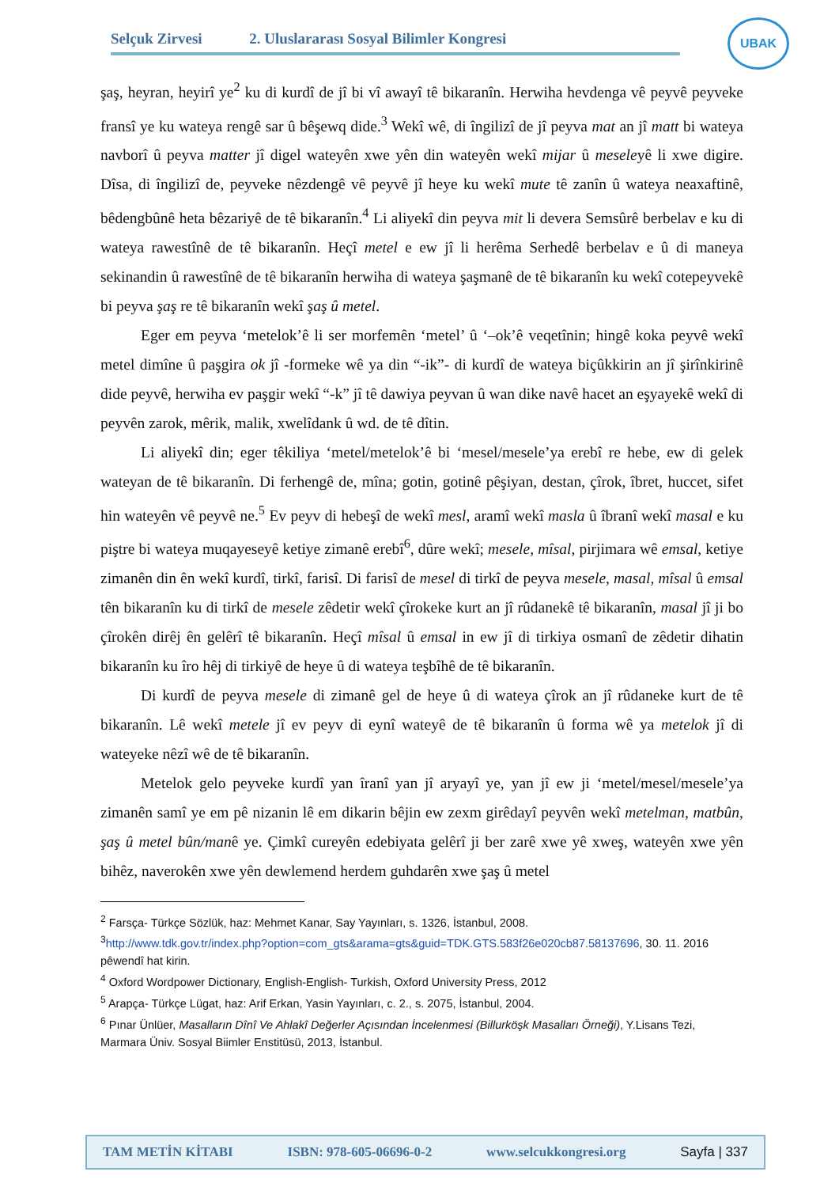Selçuk Zirvesi 2. Uluslararası Sosyal Bilimler Kongresi
UBAK
şaş, heyran, heyirî ye<sup>2</sup> ku di kurdî de jî bi vî awayî tê bikaranîn. Herwiha hevdenga vê peyvê peyveke fransî ye ku wateya rengê sar û bêşewq dide.<sup>3</sup> Wekî wê, di îngilizî de jî peyva mat an jî matt bi wateya navborî û peyva matter jî digel wateyên xwe yên din wateyên wekî mijar û meseleyê li xwe digire. Dîsa, di îngilizî de, peyveke nêzdengê vê peyvê jî heye ku wekî mute tê zanîn û wateya neaxaftinê, bêdengbûnê heta bêzariyê de tê bikaranîn.<sup>4</sup> Li aliyekî din peyva mit li devera Semsûrê berbelav e ku di wateya rawestînê de tê bikaranîn. Heçî metel e ew jî li herêma Serhedê berbelav e û di maneya sekinandin û rawestînê de tê bikaranîn herwiha di wateya şaşmanê de tê bikaranîn ku wekî cotepeyvekê bi peyva şaş re tê bikaranîn wekî şaş û metel.
Eger em peyva ‘metelok’ê li ser morfemên ‘metel’ û ‘–ok’ê veqetînin; hingê koka peyvê wekî metel dimîne û paşgira ok jî -formeke wê ya din “-ik”- di kurdî de wateya biçûkkirin an jî şirînkirinê dide peyvê, herwiha ev paşgir wekî “-k” jî tê dawiya peyvan û wan dike navê hacet an eşyayekê wekî di peyvên zarok, mêrik, malik, xwelîdank û wd. de tê dîtin.
Li aliyekî din; eger têkiliya ‘metel/metelok’ê bi ‘mesel/mesele’ya erebî re hebe, ew di gelek wateyan de tê bikaranîn. Di ferhengê de, mîna; gotin, gotinê pêşiyan, destan, çîrok, îbret, huccet, sifet hin wateyên vê peyvê ne.<sup>5</sup> Ev peyv di hebeşî de wekî mesl, aramî wekî masla û îbranî wekî masal e ku piştre bi wateya muqayeseyê ketiye zimanê erebî<sup>6</sup>, dûre wekî; mesele, mîsal, pirjimara wê emsal, ketiye zimanên din ên wekî kurdî, tirkî, farisî. Di farisî de mesel di tirkî de peyva mesele, masal, mîsal û emsal tên bikaranîn ku di tirkî de mesele zêdetir wekî çîrokeke kurt an jî rûdanekê tê bikaranîn, masal jî ji bo çîrokên dirêj ên gelêrî tê bikaranîn. Heçî mîsal û emsal in ew jî di tirkiya osmanî de zêdetir dihatin bikaranîn ku îro hêj di tirkiyê de heye û di wateya teşbîhê de tê bikaranîn.
Di kurdî de peyva mesele di zimanê gel de heye û di wateya çîrok an jî rûdaneke kurt de tê bikaranîn. Lê wekî metele jî ev peyv di eynî wateyê de tê bikaranîn û forma wê ya metelok jî di wateyeke nêzî wê de tê bikaranîn.
Metelok gelo peyveke kurdî yan îranî yan jî aryayî ye, yan jî ew ji ‘metel/mesel/mesele’ya zimanên samî ye em pê nizanin lê em dikarin bêjin ew zexm girêdayî peyvên wekî metelman, matbûn, şaş û metel bûn/manê ye. Çimkî cureyên edebiyata gelêrî ji ber zarê xwe yê xweş, wateyên xwe yên bihêz, naverokên xwe yên dewlemend herdem guhdarên xwe şaş û metel
<sup>2</sup> Farsça- Türkçe Sözlük, haz: Mehmet Kanar, Say Yayınları, s. 1326, İstanbul, 2008.
<sup>3</sup> http://www.tdk.gov.tr/index.php?option=com_gts&arama=gts&guid=TDK.GTS.583f26e020cb87.58137696, 30. 11. 2016 pêwendî hat kirin.
<sup>4</sup> Oxford Wordpower Dictionary, English-English- Turkish, Oxford University Press, 2012
<sup>5</sup> Arapça- Türkçe Lügat, haz: Arif Erkan, Yasin Yayınları, c. 2., s. 2075, İstanbul, 2004.
<sup>6</sup> Pınar Ünlüer, Masalların Dînî Ve Ahlakî Değerler Açısından İncelenmesi (Billurköşk Masalları Örneği), Y.Lisans Tezi, Marmara Üniv. Sosyal Biimler Enstitüsü, 2013, İstanbul.
TAM METİN KİTABI ISBN: 978-605-06696-0-2 www.selcukkongresi.org Sayfa | 337